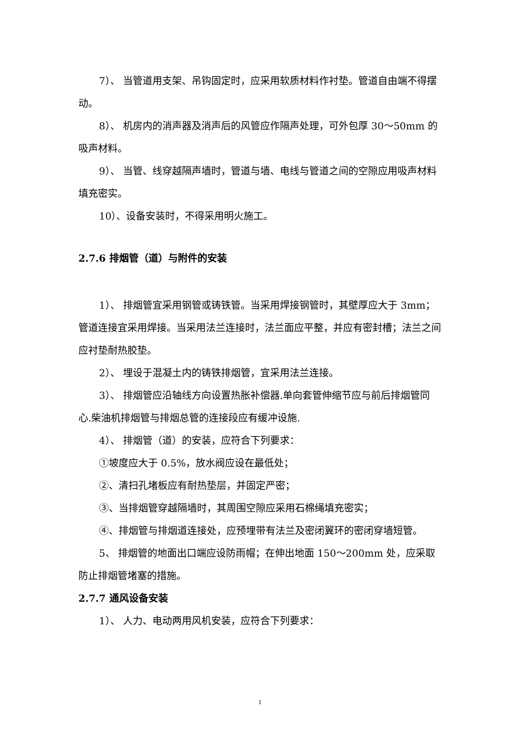7）、 当管道用支架、吊钩固定时，应采用软质材料作衬垫。管道自由端不得摆动。
8）、 机房内的消声器及消声后的风管应作隔声处理，可外包厚 30～50mm 的吸声材料。
9）、 当管、线穿越隔声墙时，管道与墙、电线与管道之间的空隙应用吸声材料填充密实。
10）、设备安装时，不得采用明火施工。
2.7.6 排烟管（道）与附件的安装
1）、 排烟管宜采用钢管或铸铁管。当采用焊接钢管时，其壁厚应大于 3mm；管道连接宜采用焊接。当采用法兰连接时，法兰面应平整，并应有密封槽；法兰之间应衬垫耐热胶垫。
2）、 埋设于混凝土内的铸铁排烟管，宜采用法兰连接。
3）、 排烟管应沿轴线方向设置热胀补偿器.单向套管伸缩节应与前后排烟管同心.柴油机排烟管与排烟总管的连接段应有缓冲设施.
4）、 排烟管（道）的安装，应符合下列要求：
①坡度应大于 0.5%，放水阀应设在最低处；
②、清扫孔堵板应有耐热垫层，并固定严密；
③、当排烟管穿越隔墙时，其周围空隙应采用石棉绳填充密实；
④、排烟管与排烟道连接处，应预埋带有法兰及密闭翼环的密闭穿墙短管。
5、 排烟管的地面出口端应设防雨帽；在伸出地面 150～200mm 处，应采取防止排烟管堵塞的措施。
2.7.7 通风设备安装
1）、 人力、电动两用风机安装，应符合下列要求：
1